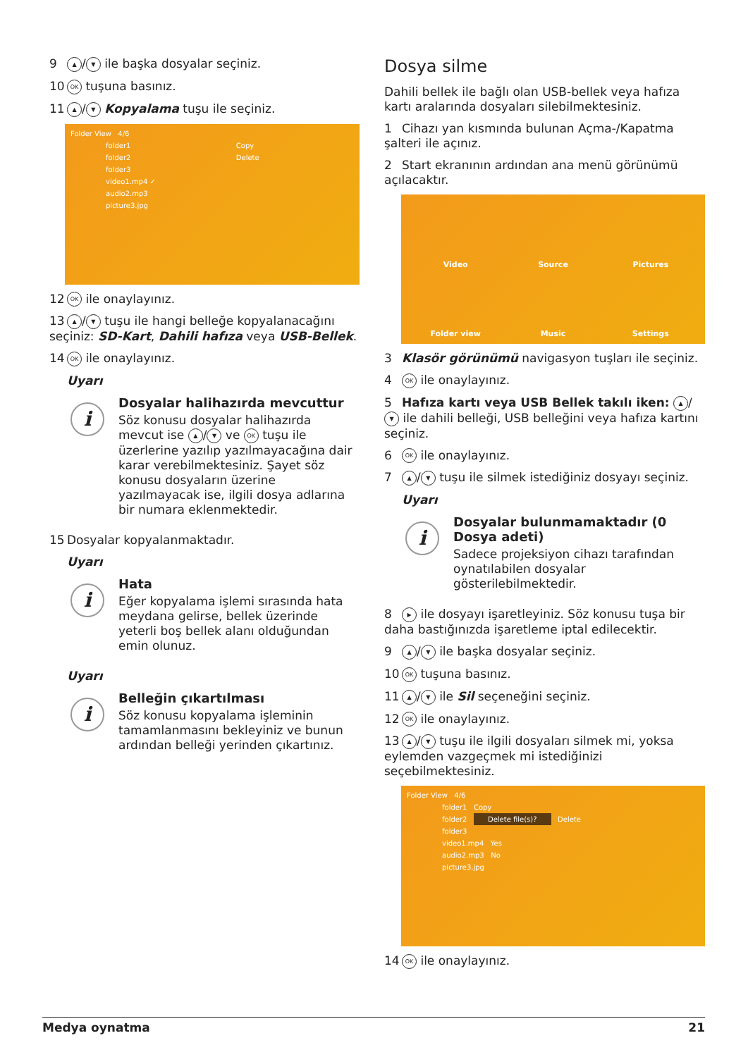9 ▲ / ▼ ile başka dosyalar seçiniz.
10 OK tuşuna basınız.
11 ▲ / ▼ Kopyalama tuşu ile seçiniz.
Folder View 4/6
folder1 Copy
folder2 Delete
folder3
video1.mp4 ✓
audio2.mp3
picture3.jpg
12 OK ile onaylayınız.
13 ▲ / ▼ tuşu ile hangi belleğe kopyalanacağını seçiniz: SD-Kart, Dahili hafıza veya USB-Bellek.
14 OK ile onaylayınız.
Uyarı
i
Dosyalar halihazırda mevcuttur
Söz konusu dosyalar halihazırda mevcut ise ▲ / ▼ ve OK tuşu ile üzerlerine yazılıp yazılmayacağına dair karar verebilmektesiniz. Şayet söz konusu dosyaların üzerine yazılmayacak ise, ilgili dosya adlarına bir numara eklenmektedir.
15 Dosyalar kopyalanmaktadır.
Uyarı
i
Hata
Eğer kopyalama işlemi sırasında hata meydana gelirse, bellek üzerinde yeterli boş bellek alanı olduğundan emin olunuz.
Uyarı
i
Belleğin çıkartılması
Söz konusu kopyalama işleminin tamamlanmasını bekleyiniz ve bunun ardından belleği yerinden çıkartınız.
Dosya silme
Dahili bellek ile bağlı olan USB-bellek veya hafıza kartı aralarında dosyaları silebilmektesiniz.
1 Cihazı yan kısmında bulunan Açma-/Kapatma şalteri ile açınız.
2 Start ekranının ardından ana menü görünümü açılacaktır.
Video Source Pictures Folder view Music Settings
3 Klasör görünümü navigasyon tuşları ile seçiniz.
4 OK ile onaylayınız.
5 Hafıza kartı veya USB Bellek takılı iken: ▲ / ▼ ile dahili belleği, USB belleğini veya hafıza kartını seçiniz.
6 OK ile onaylayınız.
7 ▲ / ▼ tuşu ile silmek istediğiniz dosyayı seçiniz.
Uyarı
i
Dosyalar bulunmamaktadır (0 Dosya adeti)
Sadece projeksiyon cihazı tarafından oynatılabilen dosyalar gösterilebilmektedir.
8 ▶ ile dosyayı işaretleyiniz. Söz konusu tuşa bir daha bastığınızda işaretleme iptal edilecektir.
9 ▲ / ▼ ile başka dosyalar seçiniz.
10 OK tuşuna basınız.
11 ▲ / ▼ ile Sil seçeneğini seçiniz.
12 OK ile onaylayınız.
13 ▲ / ▼ tuşu ile ilgili dosyaları silmek mi, yoksa eylemden vazgeçmek mi istediğinizi seçebilmektesiniz.
Folder View 4/6
folder1 Copy
folder2 Delete file(s)? Delete
folder3
video1.mp4 Yes
audio2.mp3 No
picture3.jpg
14 OK ile onaylayınız.
Medya oynatma 21